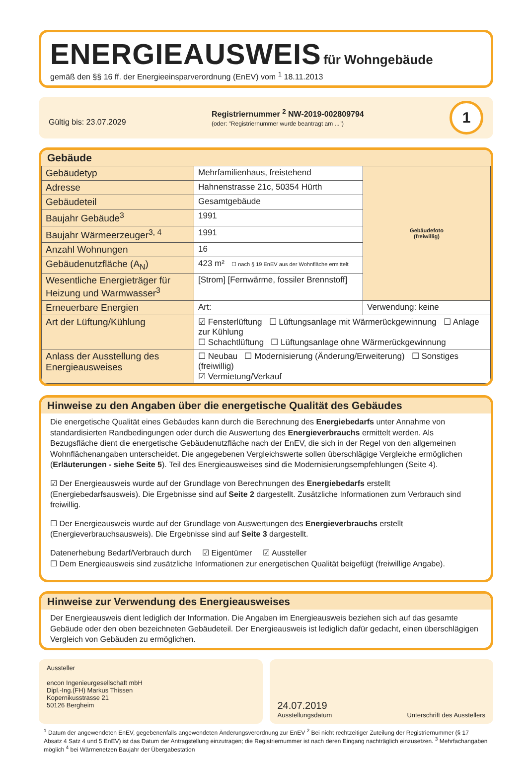ENERGIEAUSWEIS für Wohngebäude
gemäß den §§ 16 ff. der Energieeinsparverordnung (EnEV) vom <sup>1</sup> 18.11.2013
Gültig bis: 23.07.2029
Registriernummer <sup>2</sup> NW-2019-002809794
(oder: "Registriernummer wurde beantragt am ...")
1
Gebäude
| Gebäudetyp | Mehrfamilienhaus, freistehend | Gebäudefoto (freiwillig) |
| Adresse | Hahnenstrasse 21c, 50354 Hürth | |
| Gebäudeteil | Gesamtgebäude | |
| Baujahr Gebäude<sup>3</sup> | 1991 | |
| Baujahr Wärmeerzeuger<sup>3, 4</sup> | 1991 | |
| Anzahl Wohnungen | 16 | |
| Gebäudenutzfläche (A<sub>N</sub>) | 423 m² ☐ nach § 19 EnEV aus der Wohnfläche ermittelt | |
| Wesentliche Energieträger für Heizung und Warmwasser<sup>3</sup> | [Strom] [Fernwärme, fossiler Brennstoff] | |
| Erneuerbare Energien | Art: | Verwendung: keine |
| Art der Lüftung/Kühlung | ☑ Fensterlüftung ☐ Lüftungsanlage mit Wärmerückgewinnung ☐ Anlage zur Kühlung ☐ Schachtlüftung ☐ Lüftungsanlage ohne Wärmerückgewinnung | |
| Anlass der Ausstellung des Energieausweises | ☐ Neubau ☐ Modernisierung (Änderung/Erweiterung) ☐ Sonstiges (freiwillig) ☑ Vermietung/Verkauf | |
Hinweise zu den Angaben über die energetische Qualität des Gebäudes
Die energetische Qualität eines Gebäudes kann durch die Berechnung des Energiebedarfs unter Annahme von standardisierten Randbedingungen oder durch die Auswertung des Energieverbrauchs ermittelt werden. Als Bezugsfläche dient die energetische Gebäudenutzfläche nach der EnEV, die sich in der Regel von den allgemeinen Wohnflächenangaben unterscheidet. Die angegebenen Vergleichswerte sollen überschlägige Vergleiche ermöglichen (Erläuterungen - siehe Seite 5). Teil des Energieausweises sind die Modernisierungsempfehlungen (Seite 4).
☑ Der Energieausweis wurde auf der Grundlage von Berechnungen des Energiebedarfs erstellt (Energiebedarfsausweis). Die Ergebnisse sind auf Seite 2 dargestellt. Zusätzliche Informationen zum Verbrauch sind freiwillig.
☐ Der Energieausweis wurde auf der Grundlage von Auswertungen des Energieverbrauchs erstellt (Energieverbrauchsausweis). Die Ergebnisse sind auf Seite 3 dargestellt.
Datenerhebung Bedarf/Verbrauch durch ☑ Eigentümer ☑ Aussteller
☐ Dem Energieausweis sind zusätzliche Informationen zur energetischen Qualität beigefügt (freiwillige Angabe).
Hinweise zur Verwendung des Energieausweises
Der Energieausweis dient lediglich der Information. Die Angaben im Energieausweis beziehen sich auf das gesamte Gebäude oder den oben bezeichneten Gebäudeteil. Der Energieausweis ist lediglich dafür gedacht, einen überschlägigen Vergleich von Gebäuden zu ermöglichen.
Aussteller
encon Ingenieurgesellschaft mbH
Dipl.-Ing.(FH) Markus Thissen
Kopernikusstrasse 21
50126 Bergheim
24.07.2019
Ausstellungsdatum
Unterschrift des Ausstellers
<sup>1</sup> Datum der angewendeten EnEV, gegebenenfalls angewendeten Änderungsverordnung zur EnEV <sup>2</sup> Bei nicht rechtzeitiger Zuteilung der Registriernummer (§ 17 Absatz 4 Satz 4 und 5 EnEV) ist das Datum der Antragstellung einzutragen; die Registriernummer ist nach deren Eingang nachträglich einzusetzen. <sup>3</sup> Mehrfachangaben möglich <sup>4</sup> bei Wärmenetzen Baujahr der Übergabestation